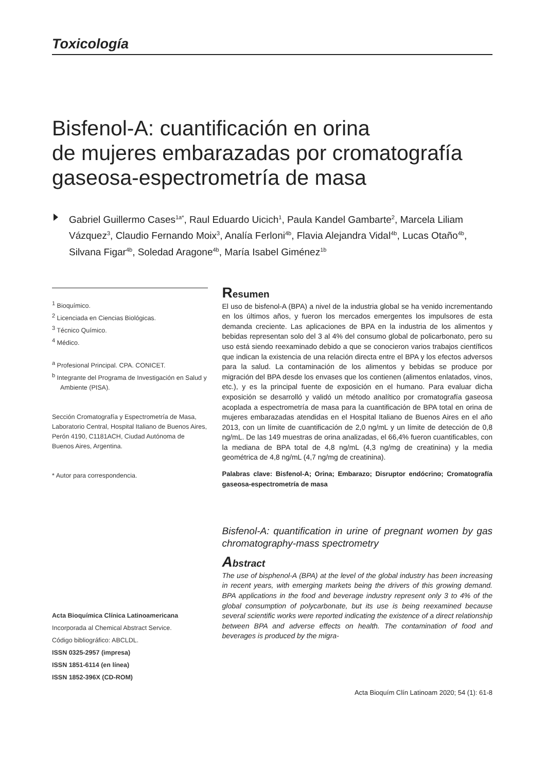Toxicología
Bisfenol-A: cuantificación en orina
de mujeres embarazadas por cromatografía
gaseosa-espectrometría de masa
Gabriel Guillermo Cases<sup>1a*</sup>, Raul Eduardo Uicich<sup>1</sup>, Paula Kandel Gambarte<sup>2</sup>, Marcela Liliam Vázquez<sup>3</sup>, Claudio Fernando Moix<sup>3</sup>, Analía Ferloni<sup>4b</sup>, Flavia Alejandra Vidal<sup>4b</sup>, Lucas Otaño<sup>4b</sup>, Silvana Figar<sup>4b</sup>, Soledad Aragone<sup>4b</sup>, María Isabel Giménez<sup>1b</sup>
<sup>1</sup> Bioquímico.
<sup>2</sup> Licenciada en Ciencias Biológicas.
<sup>3</sup> Técnico Químico.
<sup>4</sup> Médico.
<sup>a</sup> Profesional Principal. CPA. CONICET.
<sup>b</sup> Integrante del Programa de Investigación en Salud y Ambiente (PISA).
Sección Cromatografía y Espectrometría de Masa, Laboratorio Central, Hospital Italiano de Buenos Aires, Perón 4190, C1181ACH, Ciudad Autónoma de Buenos Aires, Argentina.
* Autor para correspondencia.
Acta Bioquímica Clínica Latinoamericana
Incorporada al Chemical Abstract Service.
Código bibliográfico: ABCLDL.
ISSN 0325-2957 (impresa)
ISSN 1851-6114 (en línea)
ISSN 1852-396X (CD-ROM)
Resumen
El uso de bisfenol-A (BPA) a nivel de la industria global se ha venido incrementando en los últimos años, y fueron los mercados emergentes los impulsores de esta demanda creciente. Las aplicaciones de BPA en la industria de los alimentos y bebidas representan solo del 3 al 4% del consumo global de policarbonato, pero su uso está siendo reexaminado debido a que se conocieron varios trabajos científicos que indican la existencia de una relación directa entre el BPA y los efectos adversos para la salud. La contaminación de los alimentos y bebidas se produce por migración del BPA desde los envases que los contienen (alimentos enlatados, vinos, etc.), y es la principal fuente de exposición en el humano. Para evaluar dicha exposición se desarrolló y validó un método analítico por cromatografía gaseosa acoplada a espectrometría de masa para la cuantificación de BPA total en orina de mujeres embarazadas atendidas en el Hospital Italiano de Buenos Aires en el año 2013, con un límite de cuantificación de 2,0 ng/mL y un límite de detección de 0,8 ng/mL. De las 149 muestras de orina analizadas, el 66,4% fueron cuantificables, con la mediana de BPA total de 4,8 ng/mL (4,3 ng/mg de creatinina) y la media geométrica de 4,8 ng/mL (4,7 ng/mg de creatinina).
Palabras clave: Bisfenol-A; Orina; Embarazo; Disruptor endócrino; Cromatografía gaseosa-espectrometría de masa
Bisfenol-A: quantification in urine of pregnant women by gas chromatography-mass spectrometry
Abstract
The use of bisphenol-A (BPA) at the level of the global industry has been increasing in recent years, with emerging markets being the drivers of this growing demand. BPA applications in the food and beverage industry represent only 3 to 4% of the global consumption of polycarbonate, but its use is being reexamined because several scientific works were reported indicating the existence of a direct relationship between BPA and adverse effects on health. The contamination of food and beverages is produced by the migra-
Acta Bioquím Clín Latinoam 2020; 54 (1): 61-8